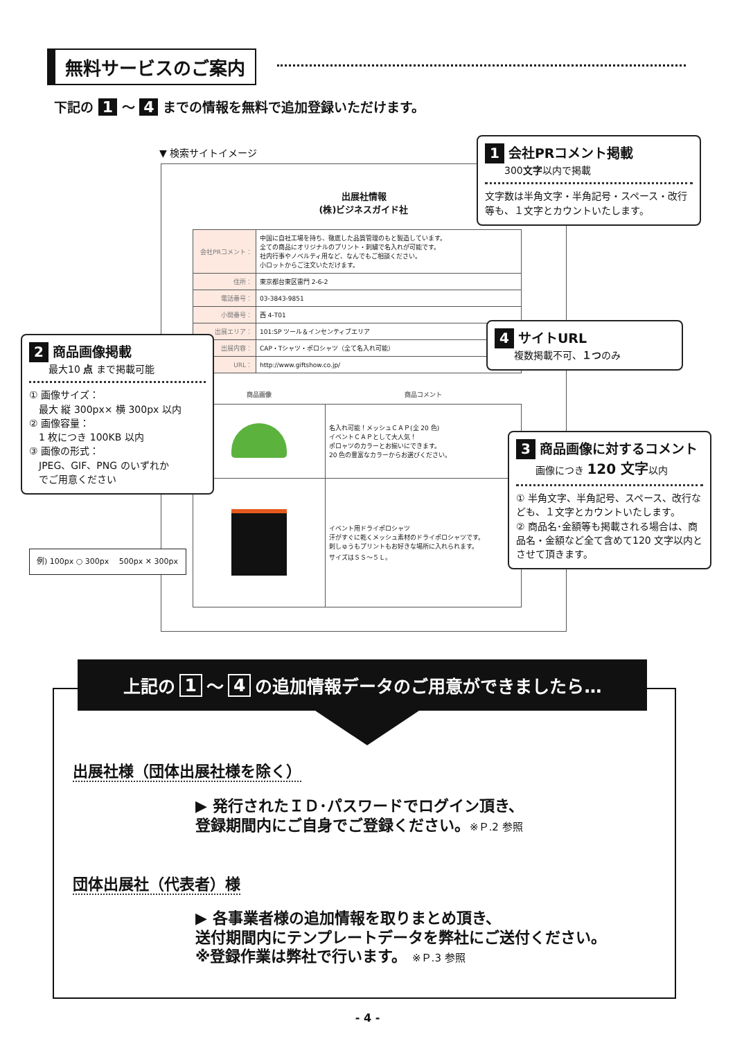無料サービスのご案内
下記の 1 ～ 4 までの情報を無料で追加登録いただけます。
▼ 検索サイトイメージ
出展社情報
(株)ビジネスガイド社
| 会社PRコメント： | 中国に自社工場を持ち、徹底した品質管理のもと製造しています。 全ての商品にオリジナルのプリント・刺繍で名入れが可能です。 社内行事やノベルティ用など、なんでもご相談ください。 小ロットからご注文いただけます。 |
| 住所： | 東京都台東区雷門 2-6-2 |
| 電話番号： | 03-3843-9851 |
| 小間番号： | 西 4-T01 |
| 出展エリア： | 101:SP ツール＆インセンティブエリア |
| 出展内容： | CAP・Tシャツ・ポロシャツ（全て名入れ可能） |
| URL： | http://www.giftshow.co.jp/ |
| 商品画像 | 商品コメント |
| --- | --- |
| | 名入れ可能！メッシュＣＡＰ(全 20 色) イベントＣＡＰとして大人気！ ポロャツのカラーとお揃いにできます。 20 色の豊富なカラーからお選びください。 |
| | イベント用ドライポロシャツ 汗がすぐに乾くメッシュ素材のドライポロシャツです。 刺しゅうもプリントもお好きな場所に入れられます。 サイズはＳＳ～５Ｌ。 |
1 会社PRコメント掲載
　　300文字以内で掲載
文字数は半角文字・半角記号・スペース・改行等も、１文字とカウントいたします。
2 商品画像掲載
　　最大10 点 まで掲載可能
① 画像サイズ：
　最大 縦 300px× 横 300px 以内
② 画像容量：
　1 枚につき 100KB 以内
③ 画像の形式：
　JPEG、GIF、PNG のいずれか
　でご用意ください
例) 100px ○ 300px 　500px ✕ 300px
4 サイトURL
　　複数掲載不可、１つのみ
3 商品画像に対するコメント
　　画像につき 120 文字以内
① 半角文字、半角記号、スペース、改行なども、１文字とカウントいたします。
② 商品名･金額等も掲載される場合は、商品名・金額など全て含めて120 文字以内とさせて頂きます。
上記の 1 ～ 4 の追加情報データのご用意ができましたら…
出展社様（団体出展社様を除く）
▶ 発行されたＩＤ･パスワードでログイン頂き、
登録期間内にご自身でご登録ください。※Ｐ.2 参照
団体出展社（代表者）様
▶ 各事業者様の追加情報を取りまとめ頂き、
送付期間内にテンプレートデータを弊社にご送付ください。
※登録作業は弊社で行います。 ※Ｐ.3 参照
- 4 -